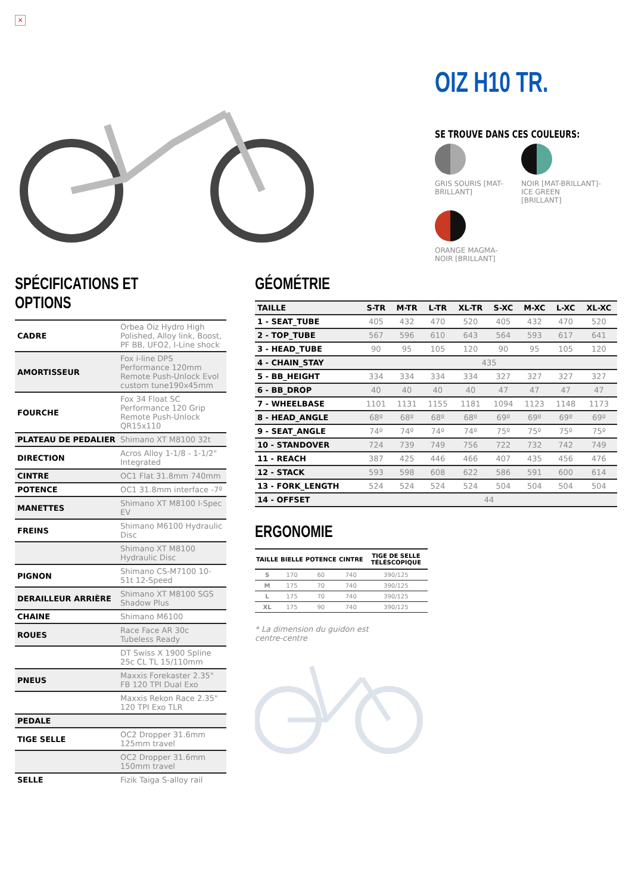×
OIZ H10 TR.
SE TROUVE DANS CES COULEURS:
GRIS SOURIS [MAT-BRILLANT]
NOIR [MAT-BRILLANT]- ICE GREEN [BRILLANT]
ORANGE MAGMA- NOIR [BRILLANT]
SPÉCIFICATIONS ET OPTIONS
| CADRE | Orbea Oiz Hydro High Polished, Alloy link, Boost, PF BB, UFO2, I-Line shock |
| AMORTISSEUR | Fox i-line DPS Performance 120mm Remote Push-Unlock Evol custom tune190x45mm |
| FOURCHE | Fox 34 Float SC Performance 120 Grip Remote Push-Unlock QR15x110 |
| PLATEAU DE PEDALIER | Shimano XT M8100 32t |
| DIRECTION | Acros Alloy 1-1/8 - 1-1/2" Integrated |
| CINTRE | OC1 Flat 31.8mm 740mm |
| POTENCE | OC1 31.8mm interface -7º |
| MANETTES | Shimano XT M8100 I-Spec EV |
| FREINS | Shimano M6100 Hydraulic Disc |
| | Shimano XT M8100 Hydraulic Disc |
| PIGNON | Shimano CS-M7100 10-51t 12-Speed |
| DERAILLEUR ARRIÈRE | Shimano XT M8100 SGS Shadow Plus |
| CHAINE | Shimano M6100 |
| ROUES | Race Face AR 30c Tubeless Ready |
| | DT Swiss X 1900 Spline 25c CL TL 15/110mm |
| PNEUS | Maxxis Forekaster 2.35" FB 120 TPI Dual Exo |
| | Maxxis Rekon Race 2.35" 120 TPI Exo TLR |
| PEDALE | |
| TIGE SELLE | OC2 Dropper 31.6mm 125mm travel |
| | OC2 Dropper 31.6mm 150mm travel |
| SELLE | Fizik Taiga S-alloy rail |
GÉOMÉTRIE
| TAILLE | S-TR | M-TR | L-TR | XL-TR | S-XC | M-XC | L-XC | XL-XC |
| --- | --- | --- | --- | --- | --- | --- | --- | --- |
| 1 - SEAT_TUBE | 405 | 432 | 470 | 520 | 405 | 432 | 470 | 520 |
| 2 - TOP_TUBE | 567 | 596 | 610 | 643 | 564 | 593 | 617 | 641 |
| 3 - HEAD_TUBE | 90 | 95 | 105 | 120 | 90 | 95 | 105 | 120 |
| 4 - CHAIN_STAY | 435 | | | | | | | |
| 5 - BB_HEIGHT | 334 | 334 | 334 | 334 | 327 | 327 | 327 | 327 |
| 6 - BB_DROP | 40 | 40 | 40 | 40 | 47 | 47 | 47 | 47 |
| 7 - WHEELBASE | 1101 | 1131 | 1155 | 1181 | 1094 | 1123 | 1148 | 1173 |
| 8 - HEAD_ANGLE | 68º | 68º | 68º | 68º | 69º | 69º | 69º | 69º |
| 9 - SEAT_ANGLE | 74º | 74º | 74º | 74º | 75º | 75º | 75º | 75º |
| 10 - STANDOVER | 724 | 739 | 749 | 756 | 722 | 732 | 742 | 749 |
| 11 - REACH | 387 | 425 | 446 | 466 | 407 | 435 | 456 | 476 |
| 12 - STACK | 593 | 598 | 608 | 622 | 586 | 591 | 600 | 614 |
| 13 - FORK_LENGTH | 524 | 524 | 524 | 524 | 504 | 504 | 504 | 504 |
| 14 - OFFSET | 44 | | | | | | | |
ERGONOMIE
| TAILLE | BIELLE | POTENCE | CINTRE | TIGE DE SELLE TÉLÉSCOPIQUE |
| --- | --- | --- | --- | --- |
| S | 170 | 60 | 740 | 390/125 |
| M | 175 | 70 | 740 | 390/125 |
| L | 175 | 70 | 740 | 390/125 |
| XL | 175 | 90 | 740 | 390/125 |
* La dimension du guidon est centre-centre